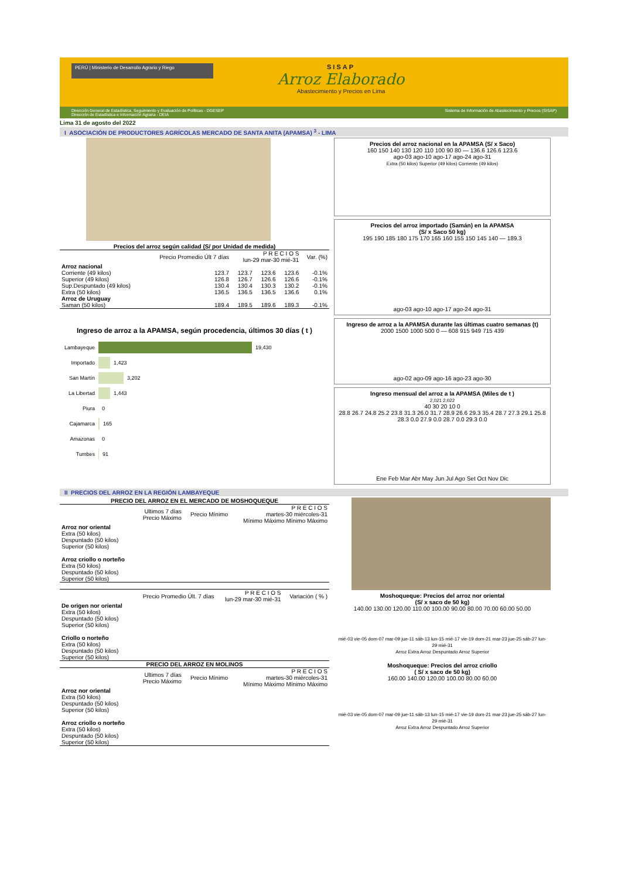PERÚ | Ministerio de Desarrollo Agrario y Riego
SISAP
Arroz Elaborado
Abastecimiento y Precios en Lima
Dirección General de Estadística, Seguimiento y Evaluación de Políticas - DGESEP
Dirección de Estadística e Información Agraria - DEIA Sistema de Información de Abastecimiento y Precios (SISAP)
Lima 31 de agosto del 2022
I ASOCIACIÓN DE PRODUCTORES AGRÍCOLAS MERCADO DE SANTA ANITA (APAMSA) <sup>3</sup> - LIMA
Precios del arroz según calidad (S/ por Unidad de medida)
| | Precio Promedio Últ 7 días | P R E C I O S lun-29 mar-30 mié-31 | | | Var. (%) |
| --- | --- | --- | --- | --- | --- |
| Arroz nacional | | | | | |
| Corriente (49 kilos) | 123.7 | 123.7 | 123.6 | 123.6 | -0.1% |
| Superior (49 kilos) | 126.8 | 126.7 | 126.6 | 126.6 | -0.1% |
| Sup.Despuntado (49 kilos) | 130.4 | 130.4 | 130.3 | 130.2 | -0.1% |
| Extra (50 kilos) | 136.5 | 136.5 | 136.5 | 136.6 | 0.1% |
| Arroz de Uruguay | | | | | |
| Saman (50 kilos) | 189.4 | 189.5 | 189.6 | 189.3 | -0.1% |
Ingreso de arroz a la APAMSA, según procedencia, últimos 30 días ( t )
Lambayeque 19,430
Importado 1,423
San Martín 3,202
La Libertad 1,443
Piura 0
Cajamarca 165
Amazonas 0
Tumbes 91
Precios del arroz nacional en la APAMSA (S/ x Saco)
160 150 140 130 120 110 100 90 80 — 136.6 126.6 123.6
ago-03 ago-10 ago-17 ago-24 ago-31
Extra (50 kilos) Superior (49 kilos) Corriente (49 kilos)
Precios del arroz importado (Samán) en la APAMSA
(S/ x Saco 50 kg)
195 190 185 180 175 170 165 160 155 150 145 140 — 189.3
ago-03 ago-10 ago-17 ago-24 ago-31
Ingreso de arroz a la APAMSA durante las últimas cuatro semanas (t)
2000 1500 1000 500 0 — 608 915 949 715 439
ago-02 ago-09 ago-16 ago-23 ago-30
Ingreso mensual del arroz a la APAMSA (Miles de t )
2,021 2,022
40 30 20 10 0
28.8 26.7 24.8 25.2 23.8 31.3 26.0 31.7 28.9 26.6 29.3 35.4 28.7 27.3 29.1 25.8 28.3 0.0 27.9 0.0 28.7 0.0 29.3 0.0
Ene Feb Mar Abr May Jun Jul Ago Set Oct Nov Dic
II PRECIOS DEL ARROZ EN LA REGIÓN LAMBAYEQUE
PRECIO DEL ARROZ EN EL MERCADO DE MOSHOQUEQUE
| | Ultimos 7 días Precio Máximo | Precio Mínimo | P R E C I O S martes-30 miércoles-31 Mínimo Máximo Mínimo Máximo |
| --- | --- | --- | --- |
| Arroz nor oriental Extra (50 kilos) Despuntado (50 kilos) Superior (50 kilos) Arroz criollo o norteño Extra (50 kilos) Despuntado (50 kilos) Superior (50 kilos) | | | |
| | Precio Promedio Últ. 7 días | P R E C I O S lun-29 mar-30 mié-31 | Variación ( % ) |
| --- | --- | --- | --- |
| De origen nor oriental Extra (50 kilos) Despuntado (50 kilos) Superior (50 kilos) Criollo o norteño Extra (50 kilos) Despuntado (50 kilos) Superior (50 kilos) | | | |
PRECIO DEL ARROZ EN MOLINOS
| | Ultimos 7 días Precio Máximo | Precio Mínimo | P R E C I O S martes-30 miércoles-31 Mínimo Máximo Mínimo Máximo |
| --- | --- | --- | --- |
| Arroz nor oriental Extra (50 kilos) Despuntado (50 kilos) Superior (50 kilos) Arroz criollo o norteño Extra (50 kilos) Despuntado (50 kilos) Superior (50 kilos) | | | |
Moshoqueque: Precios del arroz nor oriental
(S/ x saco de 50 kg)
140.00 130.00 120.00 110.00 100.00 90.00 80.00 70.00 60.00 50.00
mié-03 vie-05 dom-07 mar-09 jue-11 sáb-13 lun-15 mié-17 vie-19 dom-21 mar-23 jue-25 sáb-27 lun-29 mié-31
Arroz Extra Arroz Despuntado Arroz Superior
Moshoqueque: Precios del arroz criollo
( S/ x saco de 50 kg)
160.00 140.00 120.00 100.00 80.00 60.00
mié-03 vie-05 dom-07 mar-09 jue-11 sáb-13 lun-15 mié-17 vie-19 dom-21 mar-23 jue-25 sáb-27 lun-29 mié-31
Arroz Extra Arroz Despuntado Arroz Superior